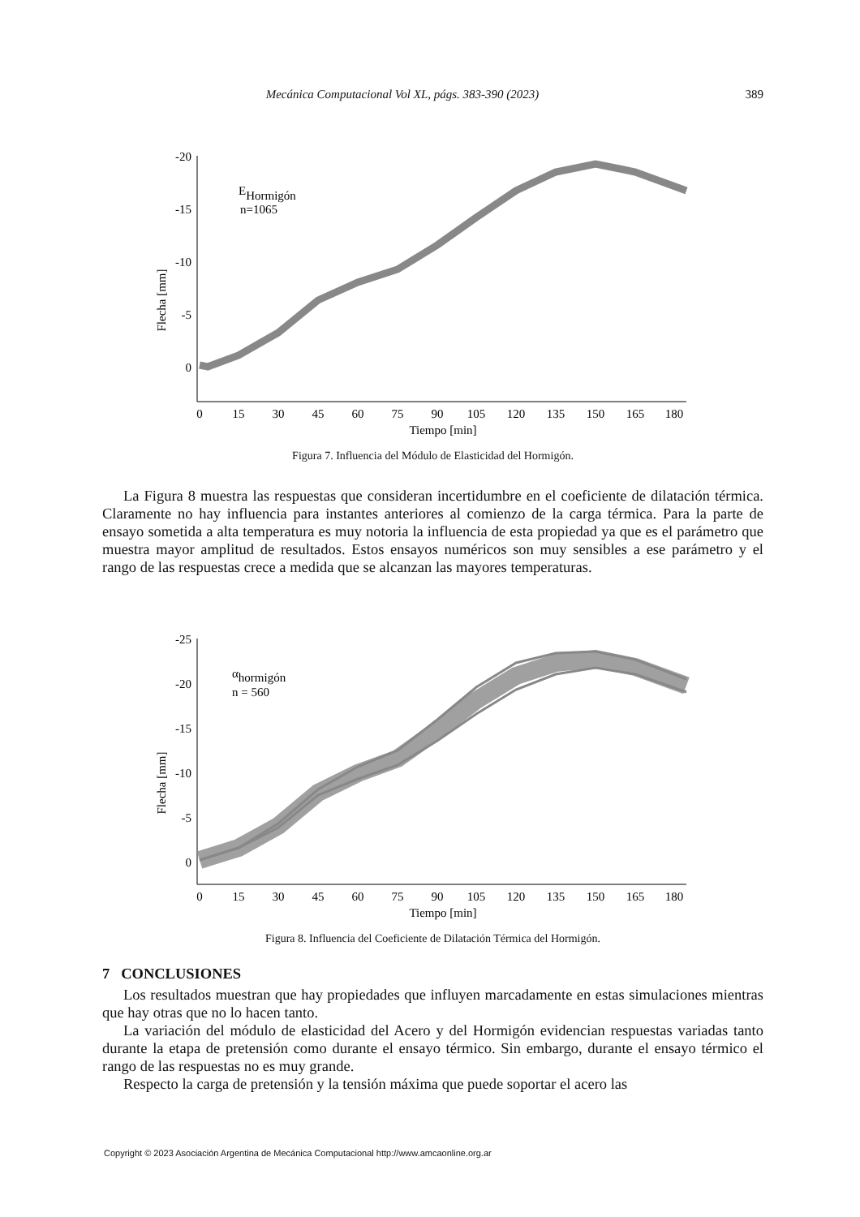Mecánica Computacional Vol XL, págs. 383-390 (2023) 389
Flecha [mm]
-20
-15
-10
-5
0
0
15
30
45
60
75
90
105
120
135
150
165
180
Tiempo [min]
EHormigón
n=1065
Figura 7. Influencia del Módulo de Elasticidad del Hormigón.
La Figura 8 muestra las respuestas que consideran incertidumbre en el coeficiente de dilatación térmica. Claramente no hay influencia para instantes anteriores al comienzo de la carga térmica. Para la parte de ensayo sometida a alta temperatura es muy notoria la influencia de esta propiedad ya que es el parámetro que muestra mayor amplitud de resultados. Estos ensayos numéricos son muy sensibles a ese parámetro y el rango de las respuestas crece a medida que se alcanzan las mayores temperaturas.
Flecha [mm]
-25
-20
-15
-10
-5
0
0
15
30
45
60
75
90
105
120
135
150
165
180
Tiempo [min]
αhormigón
n = 560
Figura 8. Influencia del Coeficiente de Dilatación Térmica del Hormigón.
7 CONCLUSIONES
Los resultados muestran que hay propiedades que influyen marcadamente en estas simulaciones mientras que hay otras que no lo hacen tanto.
La variación del módulo de elasticidad del Acero y del Hormigón evidencian respuestas variadas tanto durante la etapa de pretensión como durante el ensayo térmico. Sin embargo, durante el ensayo térmico el rango de las respuestas no es muy grande.
Respecto la carga de pretensión y la tensión máxima que puede soportar el acero las
Copyright © 2023 Asociación Argentina de Mecánica Computacional http://www.amcaonline.org.ar